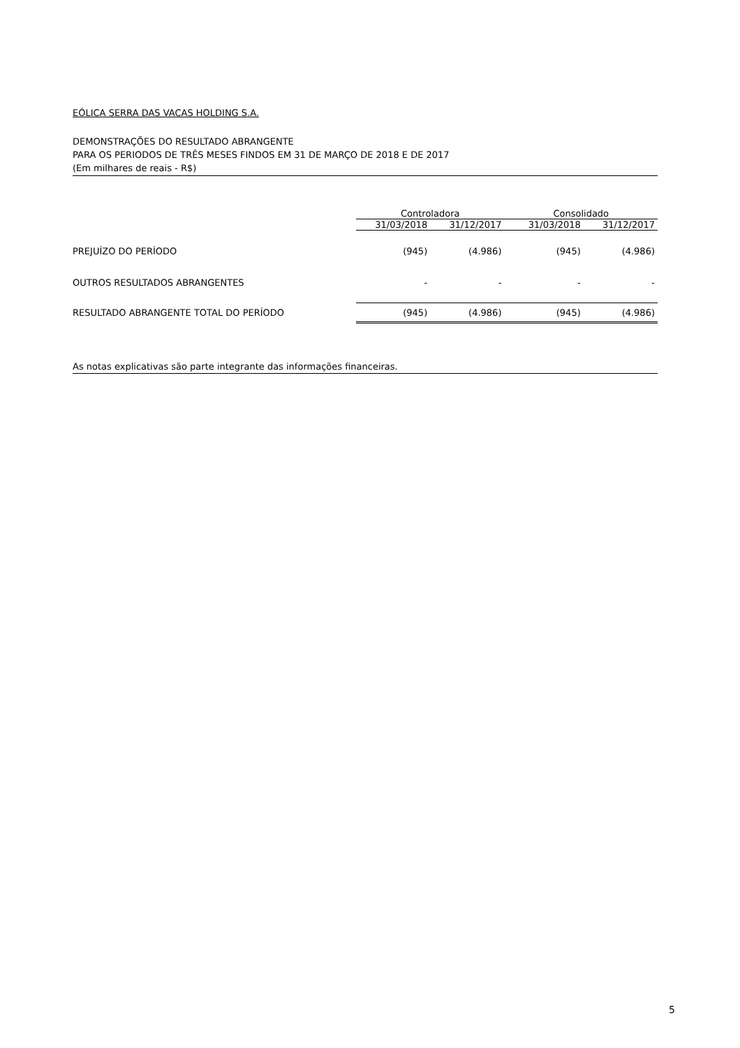EÓLICA SERRA DAS VACAS HOLDING S.A.
DEMONSTRAÇÕES DO RESULTADO ABRANGENTE
PARA OS PERIODOS DE TRÊS MESES FINDOS EM 31 DE MARÇO DE 2018 E DE 2017
(Em milhares de reais - R$)
| | Controladora | | Consolidado | |
| --- | --- | --- | --- | --- |
| | 31/03/2018 | 31/12/2017 | 31/03/2018 | 31/12/2017 |
| PREJUÍZO DO PERÍODO | (945) | (4.986) | (945) | (4.986) |
| OUTROS RESULTADOS ABRANGENTES | - | - | - | - |
| RESULTADO ABRANGENTE TOTAL DO PERÍODO | (945) | (4.986) | (945) | (4.986) |
As notas explicativas são parte integrante das informações financeiras.
5